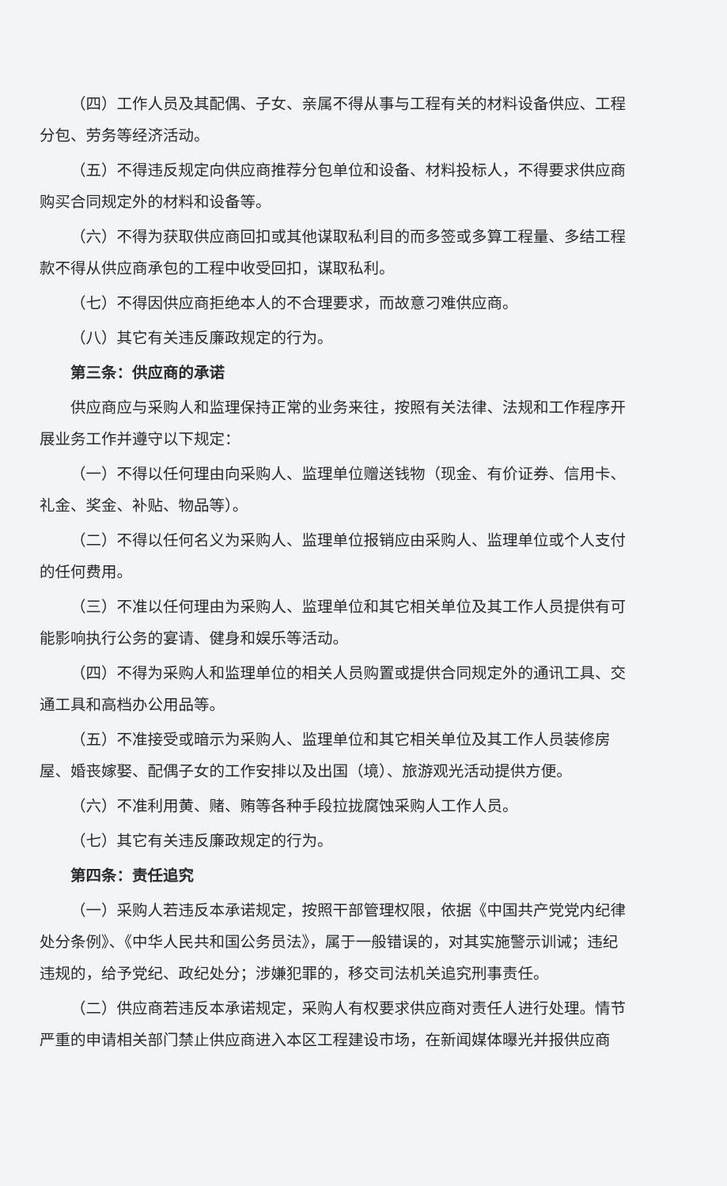（四）工作人员及其配偶、子女、亲属不得从事与工程有关的材料设备供应、工程分包、劳务等经济活动。
（五）不得违反规定向供应商推荐分包单位和设备、材料投标人，不得要求供应商购买合同规定外的材料和设备等。
（六）不得为获取供应商回扣或其他谋取私利目的而多签或多算工程量、多结工程款不得从供应商承包的工程中收受回扣，谋取私利。
（七）不得因供应商拒绝本人的不合理要求，而故意刁难供应商。
（八）其它有关违反廉政规定的行为。
第三条：供应商的承诺
供应商应与采购人和监理保持正常的业务来往，按照有关法律、法规和工作程序开展业务工作并遵守以下规定：
（一）不得以任何理由向采购人、监理单位赠送钱物（现金、有价证券、信用卡、礼金、奖金、补贴、物品等）。
（二）不得以任何名义为采购人、监理单位报销应由采购人、监理单位或个人支付的任何费用。
（三）不准以任何理由为采购人、监理单位和其它相关单位及其工作人员提供有可能影响执行公务的宴请、健身和娱乐等活动。
（四）不得为采购人和监理单位的相关人员购置或提供合同规定外的通讯工具、交通工具和高档办公用品等。
（五）不准接受或暗示为采购人、监理单位和其它相关单位及其工作人员装修房屋、婚丧嫁娶、配偶子女的工作安排以及出国（境）、旅游观光活动提供方便。
（六）不准利用黄、赌、贿等各种手段拉拢腐蚀采购人工作人员。
（七）其它有关违反廉政规定的行为。
第四条：责任追究
（一）采购人若违反本承诺规定，按照干部管理权限，依据《中国共产党党内纪律处分条例》、《中华人民共和国公务员法》，属于一般错误的，对其实施警示训诫；违纪违规的，给予党纪、政纪处分；涉嫌犯罪的，移交司法机关追究刑事责任。
（二）供应商若违反本承诺规定，采购人有权要求供应商对责任人进行处理。情节严重的申请相关部门禁止供应商进入本区工程建设市场，在新闻媒体曝光并报供应商